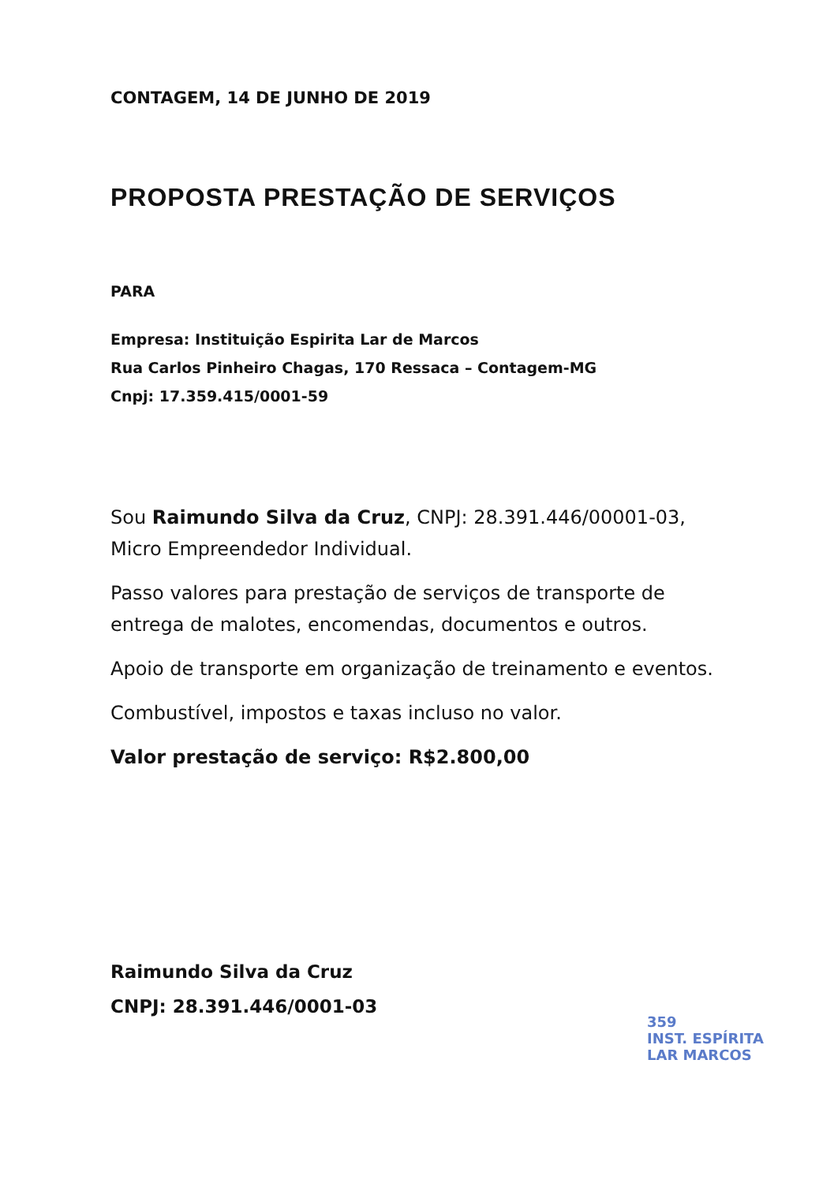CONTAGEM, 14 DE JUNHO DE 2019
PROPOSTA PRESTAÇÃO DE SERVIÇOS
PARA
Empresa: Instituição Espirita Lar de Marcos
Rua Carlos Pinheiro Chagas, 170 Ressaca – Contagem-MG
Cnpj: 17.359.415/0001-59
Sou Raimundo Silva da Cruz, CNPJ: 28.391.446/00001-03, Micro Empreendedor Individual.
Passo valores para prestação de serviços de transporte de entrega de malotes, encomendas, documentos e outros.
Apoio de transporte em organização de treinamento e eventos.
Combustível, impostos e taxas incluso no valor.
Valor prestação de serviço: R$2.800,00
Raimundo Silva da Cruz
CNPJ: 28.391.446/0001-03
359
INST. ESPÍRITA
LAR MARCOS